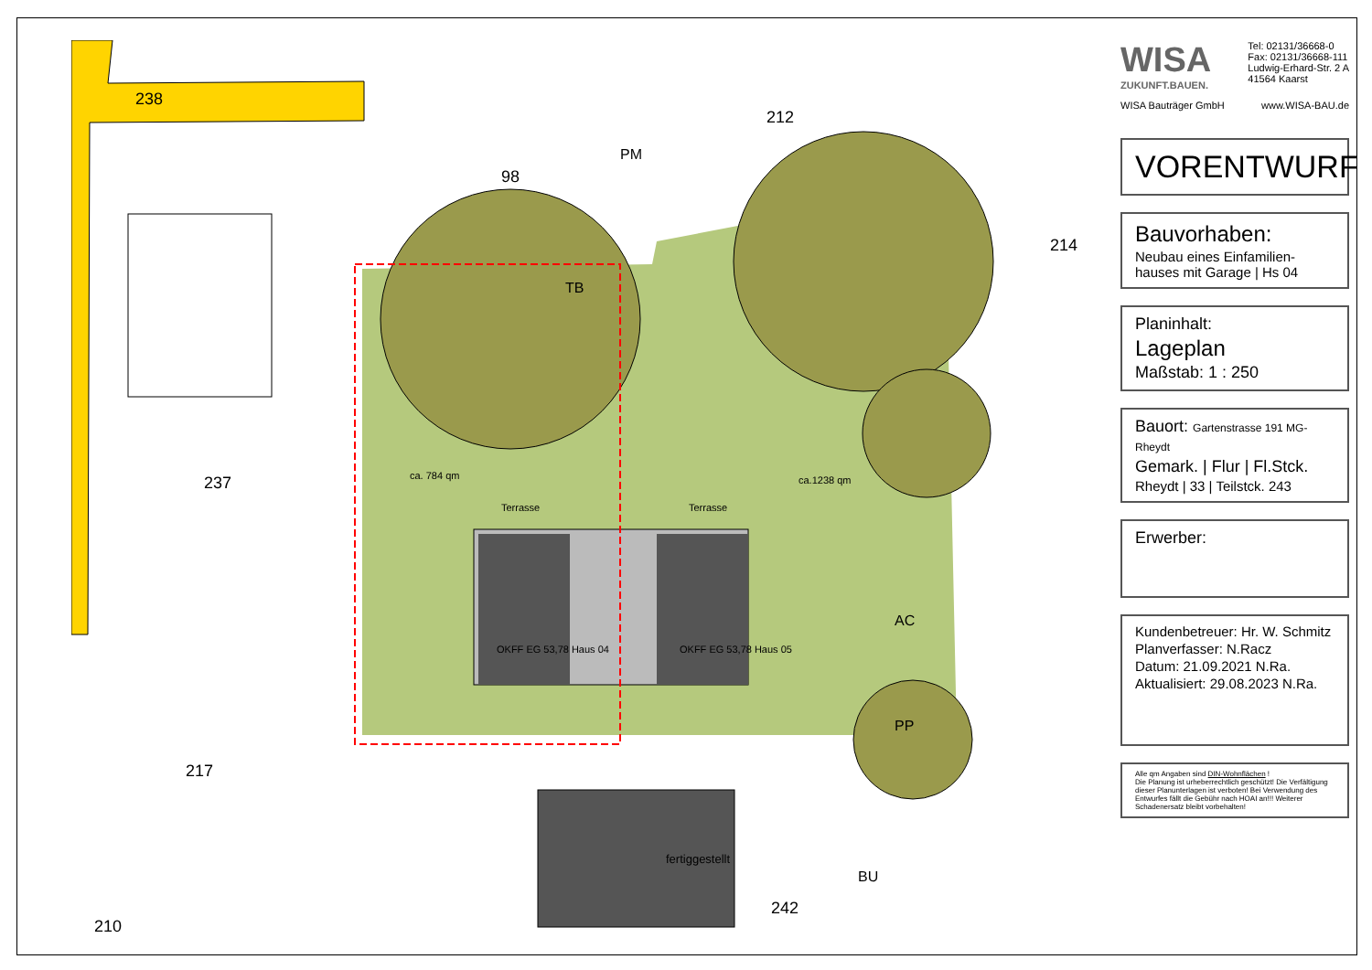238
98
212
237
217
210
242
214
ca. 784 qm
ca.1238 qm
Terrasse
Terrasse
OKFF EG 53,78 Haus 04
OKFF EG 53,78 Haus 05
fertiggestellt
AC
PP
BU
PM
TB
WISA
ZUKUNFT.BAUEN.
Tel: 02131/36668-0
Fax: 02131/36668-111
Ludwig-Erhard-Str. 2 A
41564 Kaarst
WISA Bauträger GmbH www.WISA-BAU.de
VORENTWURF
Bauvorhaben:
Neubau eines Einfamilien-
hauses mit Garage | Hs 04
Planinhalt:
Lageplan
Maßstab: 1 : 250
Bauort: Gartenstrasse 191 MG-Rheydt
Gemark. | Flur | Fl.Stck.
Rheydt | 33 | Teilstck. 243
Erwerber:
Kundenbetreuer: Hr. W. Schmitz
Planverfasser: N.Racz
Datum: 21.09.2021 N.Ra.
Aktualisiert: 29.08.2023 N.Ra.
Alle qm Angaben sind DIN-Wohnflächen !
Die Planung ist urheberrechtlich geschützt! Die Verfältigung dieser Planunterlagen ist verboten! Bei Verwendung des Entwurfes fällt die Gebühr nach HOAI an!!! Weiterer Schadenersatz bleibt vorbehalten!